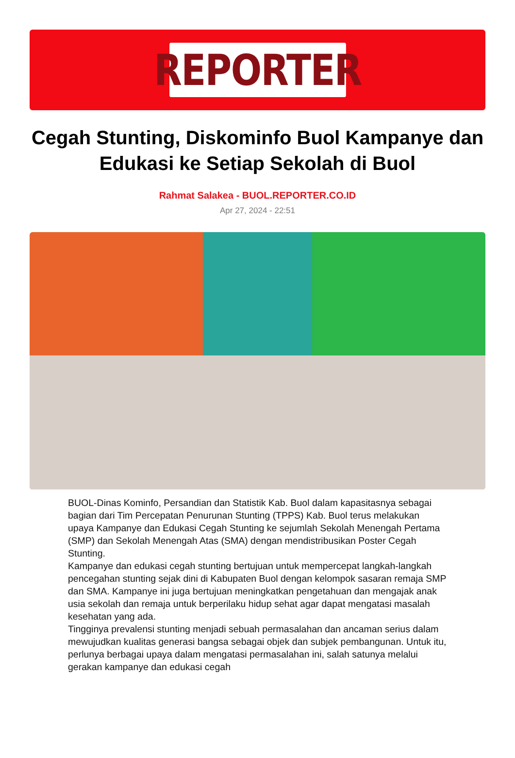REPORTER
Cegah Stunting, Diskominfo Buol Kampanye dan Edukasi ke Setiap Sekolah di Buol
Rahmat Salakea - BUOL.REPORTER.CO.ID
Apr 27, 2024 - 22:51
BUOL-Dinas Kominfo, Persandian dan Statistik Kab. Buol dalam kapasitasnya sebagai bagian dari Tim Percepatan Penurunan Stunting (TPPS) Kab. Buol terus melakukan upaya Kampanye dan Edukasi Cegah Stunting ke sejumlah Sekolah Menengah Pertama (SMP) dan Sekolah Menengah Atas (SMA) dengan mendistribusikan Poster Cegah Stunting.
Kampanye dan edukasi cegah stunting bertujuan untuk mempercepat langkah-langkah pencegahan stunting sejak dini di Kabupaten Buol dengan kelompok sasaran remaja SMP dan SMA. Kampanye ini juga bertujuan meningkatkan pengetahuan dan mengajak anak usia sekolah dan remaja untuk berperilaku hidup sehat agar dapat mengatasi masalah kesehatan yang ada.
Tingginya prevalensi stunting menjadi sebuah permasalahan dan ancaman serius dalam mewujudkan kualitas generasi bangsa sebagai objek dan subjek pembangunan. Untuk itu, perlunya berbagai upaya dalam mengatasi permasalahan ini, salah satunya melalui gerakan kampanye dan edukasi cegah